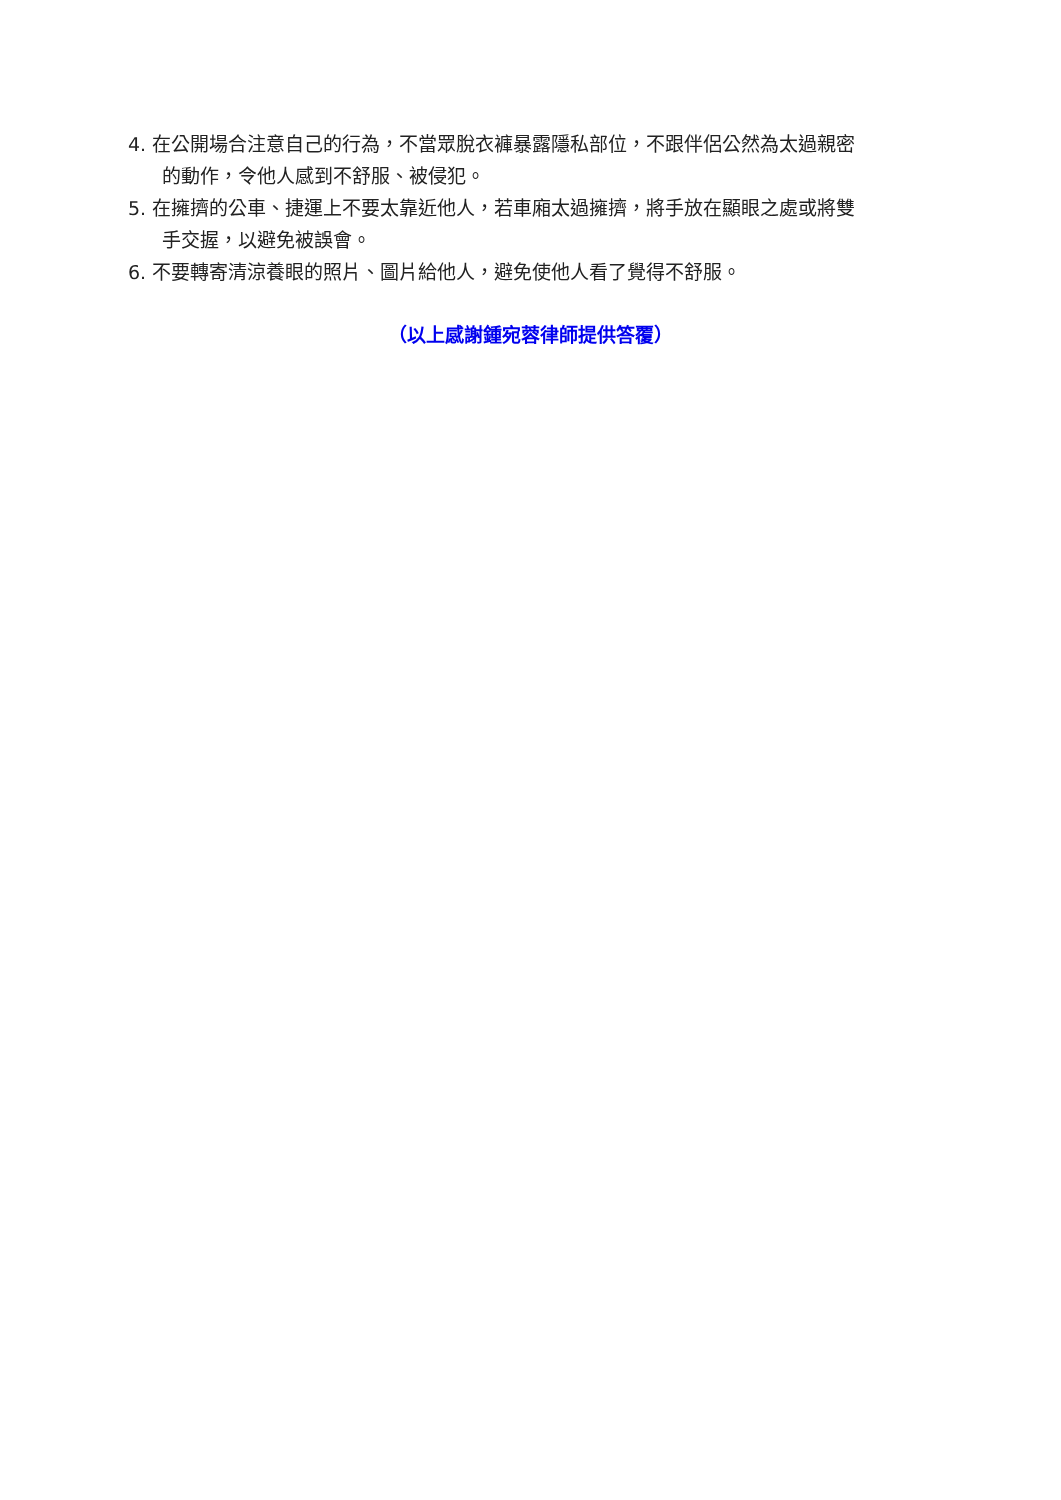4. 在公開場合注意自己的行為，不當眾脫衣褲暴露隱私部位，不跟伴侶公然為太過親密
的動作，令他人感到不舒服、被侵犯。
5. 在擁擠的公車、捷運上不要太靠近他人，若車廂太過擁擠，將手放在顯眼之處或將雙
手交握，以避免被誤會。
6. 不要轉寄清涼養眼的照片、圖片給他人，避免使他人看了覺得不舒服。
（以上感謝鍾宛蓉律師提供答覆）